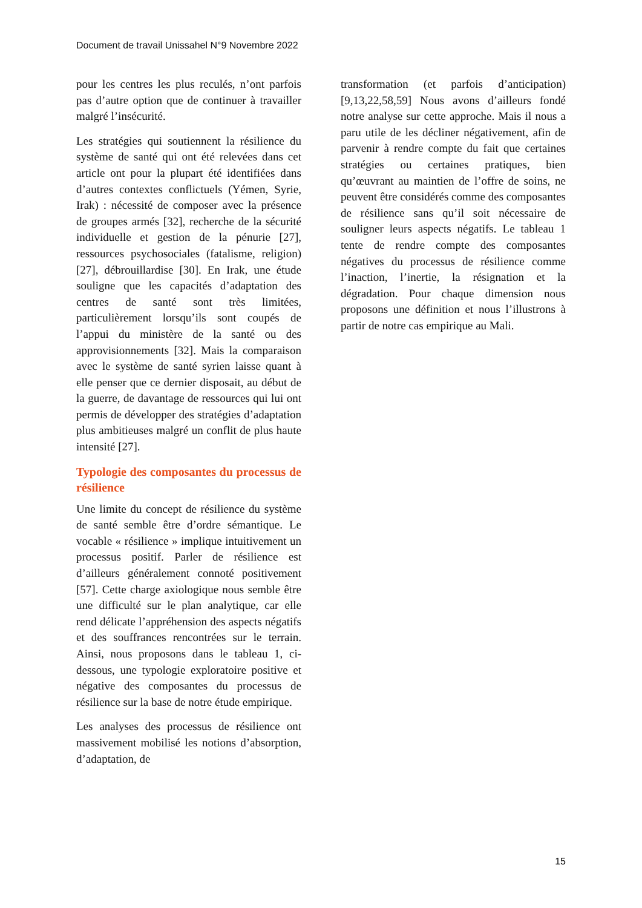Document de travail Unissahel N°9 Novembre 2022
pour les centres les plus reculés, n’ont parfois pas d’autre option que de continuer à travailler malgré l’insécurité.
Les stratégies qui soutiennent la résilience du système de santé qui ont été relevées dans cet article ont pour la plupart été identifiées dans d’autres contextes conflictuels (Yémen, Syrie, Irak) : nécessité de composer avec la présence de groupes armés [32], recherche de la sécurité individuelle et gestion de la pénurie [27], ressources psychosociales (fatalisme, religion) [27], débrouillardise [30]. En Irak, une étude souligne que les capacités d’adaptation des centres de santé sont très limitées, particulièrement lorsqu’ils sont coupés de l’appui du ministère de la santé ou des approvisionnements [32]. Mais la comparaison avec le système de santé syrien laisse quant à elle penser que ce dernier disposait, au début de la guerre, de davantage de ressources qui lui ont permis de développer des stratégies d’adaptation plus ambitieuses malgré un conflit de plus haute intensité [27].
Typologie des composantes du processus de résilience
Une limite du concept de résilience du système de santé semble être d’ordre sémantique. Le vocable « résilience » implique intuitivement un processus positif. Parler de résilience est d’ailleurs généralement connoté positivement [57]. Cette charge axiologique nous semble être une difficulté sur le plan analytique, car elle rend délicate l’appréhension des aspects négatifs et des souffrances rencontrées sur le terrain. Ainsi, nous proposons dans le tableau 1, ci-dessous, une typologie exploratoire positive et négative des composantes du processus de résilience sur la base de notre étude empirique.
Les analyses des processus de résilience ont massivement mobilisé les notions d’absorption, d’adaptation, de
transformation (et parfois d’anticipation) [9,13,22,58,59] Nous avons d’ailleurs fondé notre analyse sur cette approche. Mais il nous a paru utile de les décliner négativement, afin de parvenir à rendre compte du fait que certaines stratégies ou certaines pratiques, bien qu’œuvrant au maintien de l’offre de soins, ne peuvent être considérés comme des composantes de résilience sans qu’il soit nécessaire de souligner leurs aspects négatifs. Le tableau 1 tente de rendre compte des composantes négatives du processus de résilience comme l’inaction, l’inertie, la résignation et la dégradation. Pour chaque dimension nous proposons une définition et nous l’illustrons à partir de notre cas empirique au Mali.
15